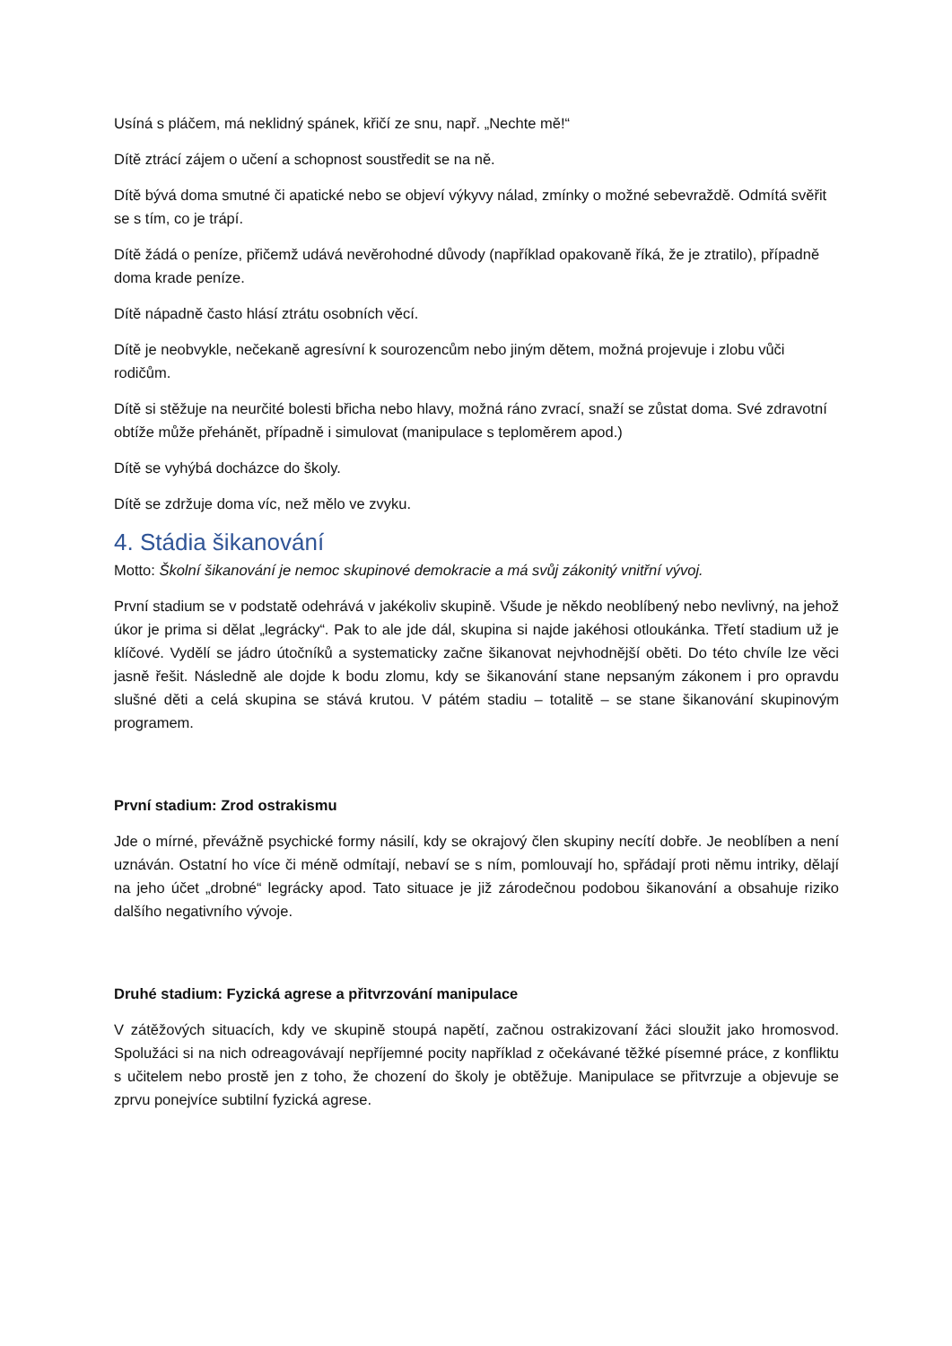Usíná s pláčem, má neklidný spánek, křičí ze snu, např. „Nechte mě!“
Dítě ztrácí zájem o učení a schopnost soustředit se na ně.
Dítě bývá doma smutné či apatické nebo se objeví výkyvy nálad, zmínky o možné sebevraždě. Odmítá svěřit se s tím, co je trápí.
Dítě žádá o peníze, přičemž udává nevěrohodné důvody (například opakovaně říká, že je ztratilo), případně doma krade peníze.
Dítě nápadně často hlásí ztrátu osobních věcí.
Dítě je neobvykle, nečekaně agresívní k sourozencům nebo jiným dětem, možná projevuje i zlobu vůči rodičům.
Dítě si stěžuje na neurčité bolesti břicha nebo hlavy, možná ráno zvrací, snaží se zůstat doma. Své zdravotní obtíže může přehánět, případně i simulovat (manipulace s teploměrem apod.)
Dítě se vyhýbá docházce do školy.
Dítě se zdržuje doma víc, než mělo ve zvyku.
4. Stádia šikanování
Motto: Školní šikanování je nemoc skupinové demokracie a má svůj zákonitý vnitřní vývoj.
První stadium se v podstatě odehrává v jakékoliv skupině. Všude je někdo neoblíbený nebo nevlivný, na jehož úkor je prima si dělat „legrácky“. Pak to ale jde dál, skupina si najde jakéhosi otloukánka. Třetí stadium už je klíčové. Vydělí se jádro útočníků a systematicky začne šikanovat nejvhodnější oběti. Do této chvíle lze věci jasně řešit. Následně ale dojde k bodu zlomu, kdy se šikanování stane nepsaným zákonem i pro opravdu slušné děti a celá skupina se stává krutou. V pátém stadiu – totalitě – se stane šikanování skupinovým programem.
První stadium: Zrod ostrakismu
Jde o mírné, převážně psychické formy násilí, kdy se okrajový člen skupiny necítí dobře. Je neoblíben a není uznáván. Ostatní ho více či méně odmítají, nebaví se s ním, pomlouvají ho, spřádají proti němu intriky, dělají na jeho účet „drobné“ legrácky apod. Tato situace je již zárodečnou podobou šikanování a obsahuje riziko dalšího negativního vývoje.
Druhé stadium: Fyzická agrese a přitvrzování manipulace
V zátěžových situacích, kdy ve skupině stoupá napětí, začnou ostrakizovaní žáci sloužit jako hromosvod. Spolužáci si na nich odreagovávají nepříjemné pocity například z očekávané těžké písemné práce, z konfliktu s učitelem nebo prostě jen z toho, že chození do školy je obtěžuje. Manipulace se přitvrzuje a objevuje se zprvu ponejvíce subtilní fyzická agrese.